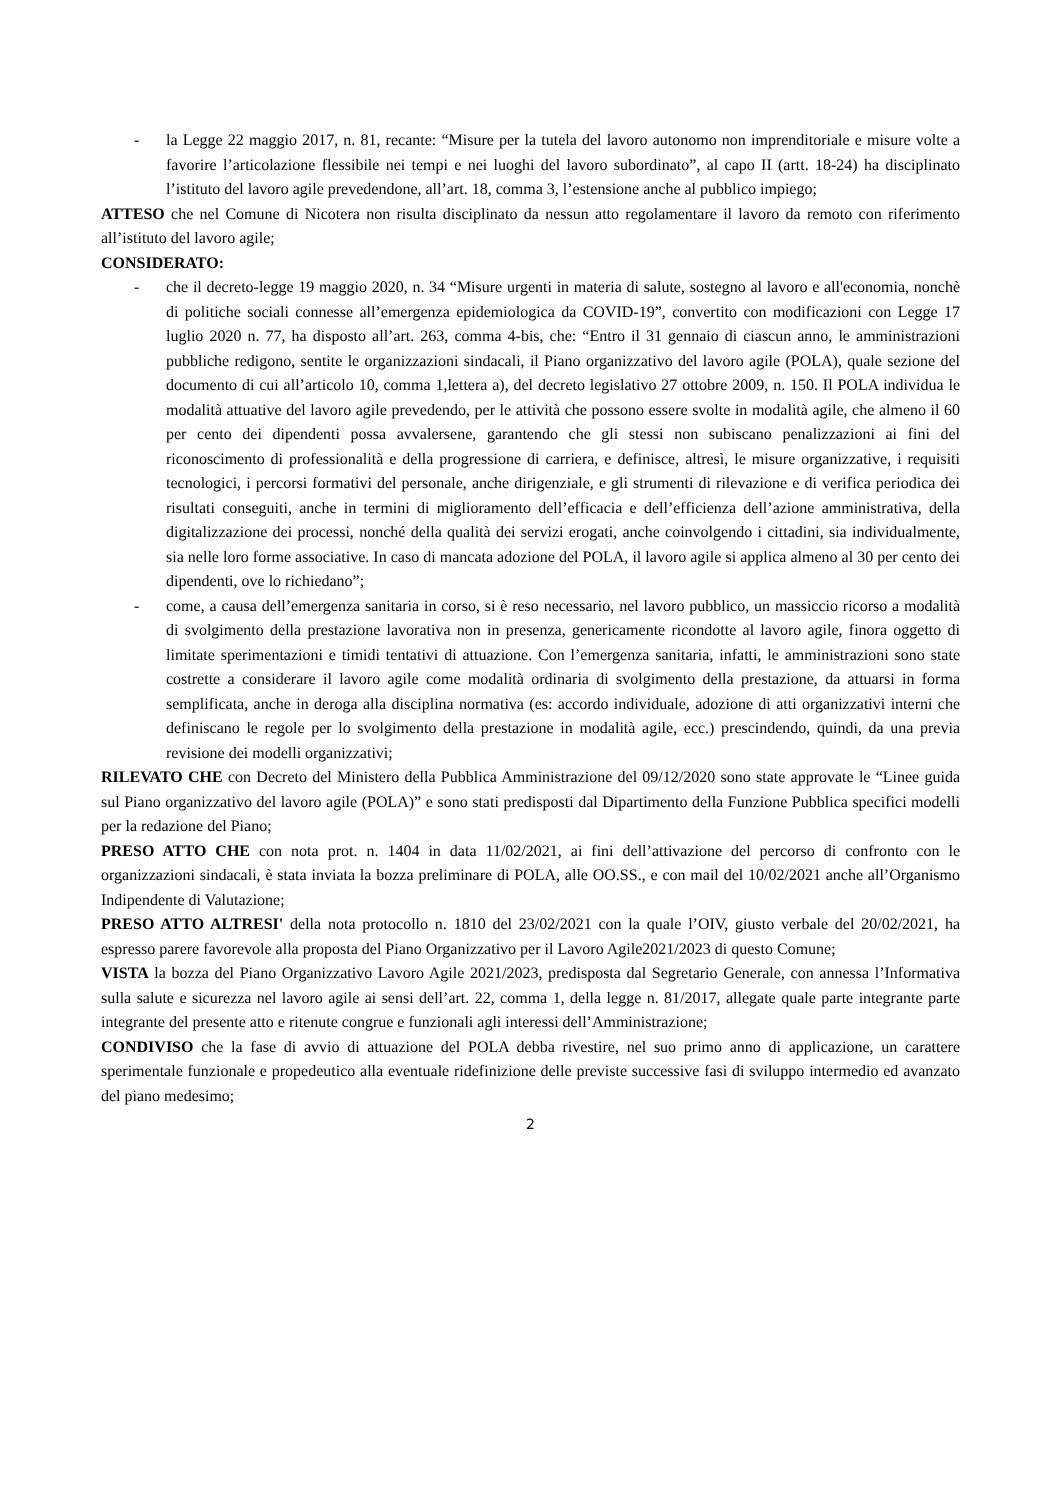- la Legge 22 maggio 2017, n. 81, recante: “Misure per la tutela del lavoro autonomo non imprenditoriale e misure volte a favorire l’articolazione flessibile nei tempi e nei luoghi del lavoro subordinato”, al capo II (artt. 18-24) ha disciplinato l’istituto del lavoro agile prevedendone, all’art. 18, comma 3, l’estensione anche al pubblico impiego;
ATTESO che nel Comune di Nicotera non risulta disciplinato da nessun atto regolamentare il lavoro da remoto con riferimento all’istituto del lavoro agile;
CONSIDERATO:
- che il decreto-legge 19 maggio 2020, n. 34 “Misure urgenti in materia di salute, sostegno al lavoro e all'economia, nonchè di politiche sociali connesse all’emergenza epidemiologica da COVID-19”, convertito con modificazioni con Legge 17 luglio 2020 n. 77, ha disposto all’art. 263, comma 4-bis, che: “Entro il 31 gennaio di ciascun anno, le amministrazioni pubbliche redigono, sentite le organizzazioni sindacali, il Piano organizzativo del lavoro agile (POLA), quale sezione del documento di cui all’articolo 10, comma 1,lettera a), del decreto legislativo 27 ottobre 2009, n. 150. Il POLA individua le modalità attuative del lavoro agile prevedendo, per le attività che possono essere svolte in modalità agile, che almeno il 60 per cento dei dipendenti possa avvalersene, garantendo che gli stessi non subiscano penalizzazioni ai fini del riconoscimento di professionalità e della progressione di carriera, e definisce, altresì, le misure organizzative, i requisiti tecnologici, i percorsi formativi del personale, anche dirigenziale, e gli strumenti di rilevazione e di verifica periodica dei risultati conseguiti, anche in termini di miglioramento dell’efficacia e dell’efficienza dell’azione amministrativa, della digitalizzazione dei processi, nonché della qualità dei servizi erogati, anche coinvolgendo i cittadini, sia individualmente, sia nelle loro forme associative. In caso di mancata adozione del POLA, il lavoro agile si applica almeno al 30 per cento dei dipendenti, ove lo richiedano”;
- come, a causa dell’emergenza sanitaria in corso, si è reso necessario, nel lavoro pubblico, un massiccio ricorso a modalità di svolgimento della prestazione lavorativa non in presenza, genericamente ricondotte al lavoro agile, finora oggetto di limitate sperimentazioni e timidi tentativi di attuazione. Con l’emergenza sanitaria, infatti, le amministrazioni sono state costrette a considerare il lavoro agile come modalità ordinaria di svolgimento della prestazione, da attuarsi in forma semplificata, anche in deroga alla disciplina normativa (es: accordo individuale, adozione di atti organizzativi interni che definiscano le regole per lo svolgimento della prestazione in modalità agile, ecc.) prescindendo, quindi, da una previa revisione dei modelli organizzativi;
RILEVATO CHE con Decreto del Ministero della Pubblica Amministrazione del 09/12/2020 sono state approvate le “Linee guida sul Piano organizzativo del lavoro agile (POLA)” e sono stati predisposti dal Dipartimento della Funzione Pubblica specifici modelli per la redazione del Piano;
PRESO ATTO CHE con nota prot. n. 1404 in data 11/02/2021, ai fini dell’attivazione del percorso di confronto con le organizzazioni sindacali, è stata inviata la bozza preliminare di POLA, alle OO.SS., e con mail del 10/02/2021 anche all’Organismo Indipendente di Valutazione;
PRESO ATTO ALTRESI' della nota protocollo n. 1810 del 23/02/2021 con la quale l’OIV, giusto verbale del 20/02/2021, ha espresso parere favorevole alla proposta del Piano Organizzativo per il Lavoro Agile2021/2023 di questo Comune;
VISTA la bozza del Piano Organizzativo Lavoro Agile 2021/2023, predisposta dal Segretario Generale, con annessa l’Informativa sulla salute e sicurezza nel lavoro agile ai sensi dell’art. 22, comma 1, della legge n. 81/2017, allegate quale parte integrante parte integrante del presente atto e ritenute congrue e funzionali agli interessi dell’Amministrazione;
CONDIVISO che la fase di avvio di attuazione del POLA debba rivestire, nel suo primo anno di applicazione, un carattere sperimentale funzionale e propedeutico alla eventuale ridefinizione delle previste successive fasi di sviluppo intermedio ed avanzato del piano medesimo;
2